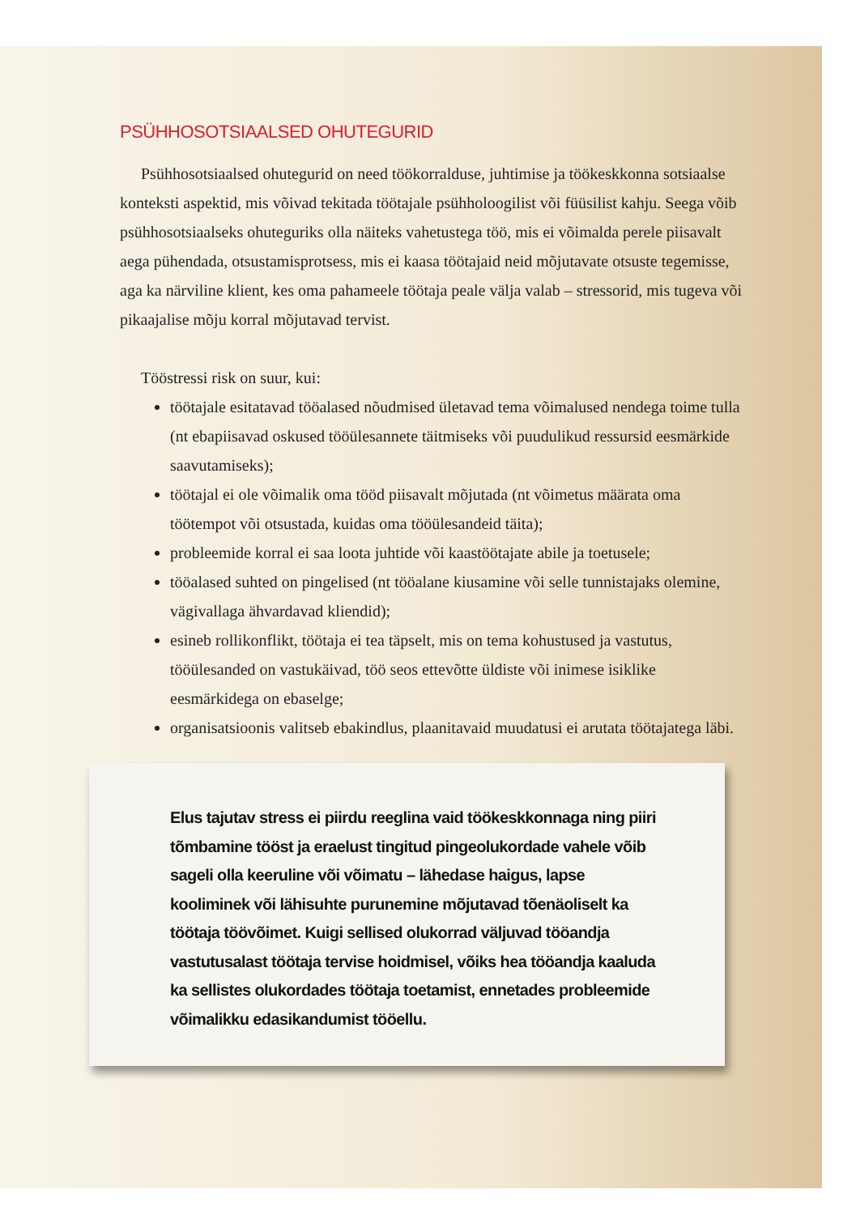PSÜHHOSOTSIAALSED OHUTEGURID
Psühhosotsiaalsed ohutegurid on need töökorralduse, juhtimise ja töökeskkonna sotsiaalse konteksti aspektid, mis võivad tekitada töötajale psühholoogilist või füü­silist kahju. Seega võib psühhosotsiaalseks ohuteguriks olla näiteks vahetustega töö, mis ei võimalda perele piisavalt aega pühendada, otsustamisprotsess, mis ei kaasa töötajaid neid mõjutavate otsuste tegemisse, aga ka närviline klient, kes oma paha­meele töötaja peale välja valab – stressorid, mis tugeva või pikaajalise mõju korral mõjutavad tervist.
Tööstressi risk on suur, kui:
töötajale esitatavad tööalased nõudmised ületavad tema võimalused nendega toime tulla (nt ebapiisavad oskused tööülesannete täitmiseks või puudulikud ressursid eesmärkide saavutamiseks);
töötajal ei ole võimalik oma tööd piisavalt mõjutada (nt võimetus määrata oma töötempot või otsustada, kuidas oma tööülesandeid täita);
probleemide korral ei saa loota juhtide või kaastöötajate abile ja toetusele;
tööalased suhted on pingelised (nt tööalane kiusamine või selle tunnistajaks olemine, vägivallaga ähvardavad kliendid);
esineb rollikonflikt, töötaja ei tea täpselt, mis on tema kohustused ja vastutus, tööülesanded on vastukäivad, töö seos ettevõtte üldiste või inimese isiklike eesmärkidega on ebaselge;
organisatsioonis valitseb ebakindlus, plaanitavaid muudatusi ei arutata tööta­jatega läbi.
Elus tajutav stress ei piirdu reeglina vaid töökeskkonnaga ning piiri tõmbami­ne tööst ja eraelust tingitud pingeolukordade vahele võib sageli olla keeruline või võimatu – lähedase haigus, lapse kooliminek või lähisuhte purunemine mõjutavad tõenäoliselt ka töötaja töövõimet. Kuigi sellised olukorrad väljuvad tööandja vastutusalast töötaja tervise hoidmisel, võiks hea tööandja kaaluda ka sellistes olukordades töötaja toetamist, ennetades probleemide võimalikku edasikandumist tööellu.